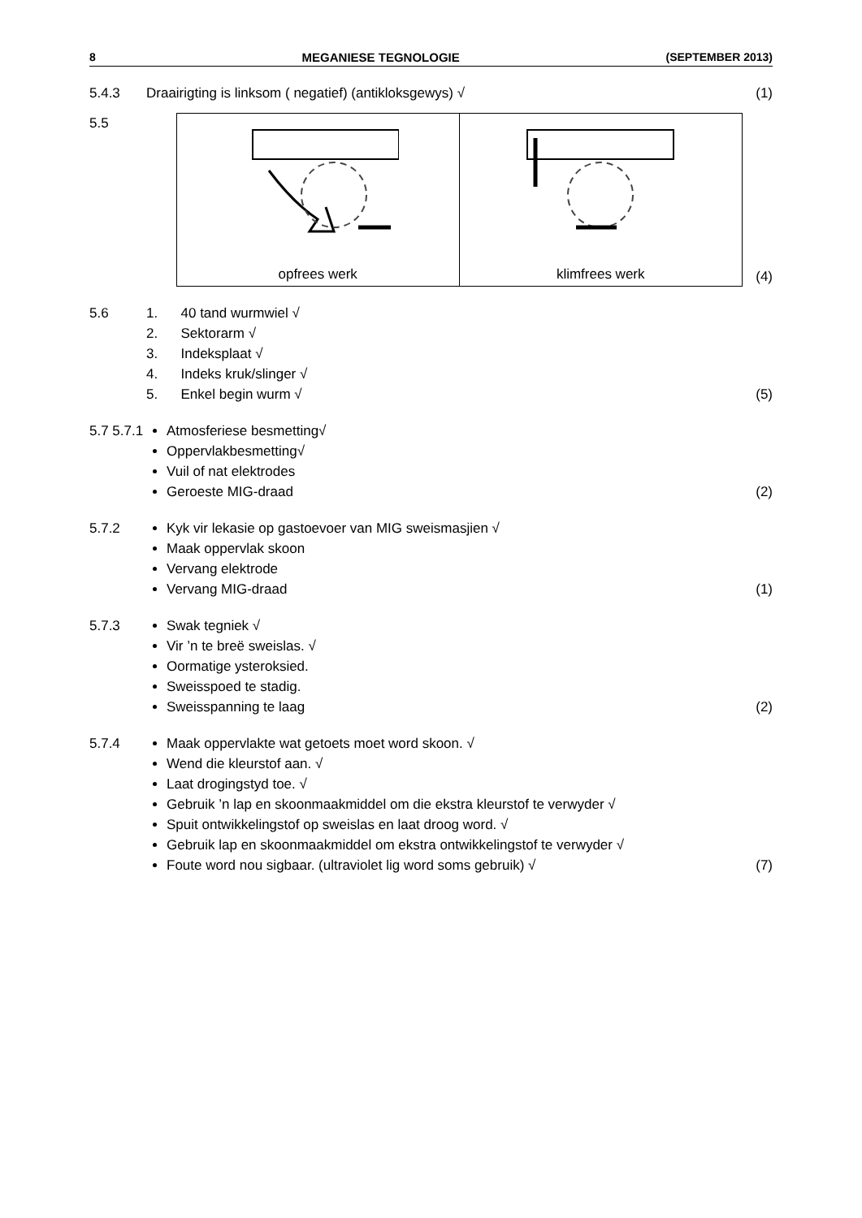8 MEGANIESE TEGNOLOGIE (SEPTEMBER 2013)
5.4.3 Draairigting is linksom ( negatief) (antikloksgewys) √
(1)
5.5
opfrees werk
klimfrees werk
(4)
5.6 1. 40 tand wurmwiel √
2. Sektorarm √
3. Indeksplaat √
4. Indeks kruk/slinger √
5. Enkel begin wurm √
(5)
5.7 5.7.1
Atmosferiese besmetting√
Oppervlakbesmetting√
Vuil of nat elektrodes
Geroeste MIG-draad
(2)
5.7.2 Kyk vir lekasie op gastoevoer van MIG sweismasjien √
Maak oppervlak skoon
Vervang elektrode
Vervang MIG-draad
(1)
5.7.3 Swak tegniek √
Vir ’n te breë sweislas. √
Oormatige ysteroksied.
Sweisspoed te stadig.
Sweisspanning te laag
(2)
5.7.4 Maak oppervlakte wat getoets moet word skoon. √
Wend die kleurstof aan. √
Laat drogingstyd toe. √
Gebruik ’n lap en skoonmaakmiddel om die ekstra kleurstof te verwyder √
Spuit ontwikkelingstof op sweislas en laat droog word. √
Gebruik lap en skoonmaakmiddel om ekstra ontwikkelingstof te verwyder √
Foute word nou sigbaar. (ultraviolet lig word soms gebruik) √
(7)